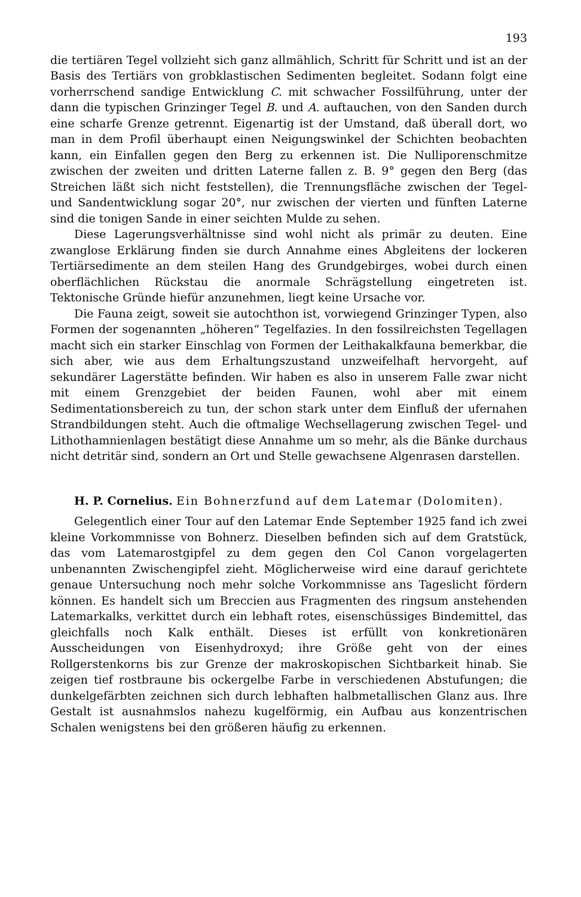193
die tertiären Tegel vollzieht sich ganz allmählich, Schritt für Schritt und ist an der Basis des Tertiärs von grobklastischen Sedimenten begleitet. Sodann folgt eine vorherrschend sandige Entwicklung C. mit schwacher Fossilführung, unter der dann die typischen Grinzinger Tegel B. und A. auftauchen, von den Sanden durch eine scharfe Grenze getrennt. Eigenartig ist der Umstand, daß überall dort, wo man in dem Profil überhaupt einen Neigungswinkel der Schichten beobachten kann, ein Einfallen gegen den Berg zu erkennen ist. Die Nulliporenschmitze zwischen der zweiten und dritten Laterne fallen z. B. 9° gegen den Berg (das Streichen läßt sich nicht feststellen), die Trennungsfläche zwischen der Tegel- und Sandentwicklung sogar 20°, nur zwischen der vierten und fünften Laterne sind die tonigen Sande in einer seichten Mulde zu sehen.
Diese Lagerungsverhältnisse sind wohl nicht als primär zu deuten. Eine zwanglose Erklärung finden sie durch Annahme eines Abgleitens der lockeren Tertiärsedimente an dem steilen Hang des Grundgebirges, wobei durch einen oberflächlichen Rückstau die anormale Schrägstellung eingetreten ist. Tektonische Gründe hiefür anzunehmen, liegt keine Ursache vor.
Die Fauna zeigt, soweit sie autochthon ist, vorwiegend Grinzinger Typen, also Formen der sogenannten „höheren“ Tegelfazies. In den fossilreichsten Tegellagen macht sich ein starker Einschlag von Formen der Leithakalkfauna bemerkbar, die sich aber, wie aus dem Erhaltungszustand unzweifelhaft hervorgeht, auf sekundärer Lagerstätte befinden. Wir haben es also in unserem Falle zwar nicht mit einem Grenzgebiet der beiden Faunen, wohl aber mit einem Sedimentationsbereich zu tun, der schon stark unter dem Einfluß der ufernahen Strandbildungen steht. Auch die oftmalige Wechsellagerung zwischen Tegel- und Lithothamnienlagen bestätigt diese Annahme um so mehr, als die Bänke durchaus nicht detritär sind, sondern an Ort und Stelle gewachsene Algenrasen darstellen.
H. P. Cornelius. Ein Bohnerzfund auf dem Latemar (Dolomiten).
Gelegentlich einer Tour auf den Latemar Ende September 1925 fand ich zwei kleine Vorkommnisse von Bohnerz. Dieselben befinden sich auf dem Gratstück, das vom Latemarostgipfel zu dem gegen den Col Canon vorgelagerten unbenannten Zwischengipfel zieht. Möglicherweise wird eine darauf gerichtete genaue Untersuchung noch mehr solche Vorkommnisse ans Tageslicht fördern können. Es handelt sich um Breccien aus Fragmenten des ringsum anstehenden Latemarkalks, verkittet durch ein lebhaft rotes, eisenschüssiges Bindemittel, das gleichfalls noch Kalk enthält. Dieses ist erfüllt von konkretionären Ausscheidungen von Eisenhydroxyd; ihre Größe geht von der eines Rollgerstenkorns bis zur Grenze der makroskopischen Sichtbarkeit hinab. Sie zeigen tief rostbraune bis ockergelbe Farbe in verschiedenen Abstufungen; die dunkelgefärbten zeichnen sich durch lebhaften halbmetallischen Glanz aus. Ihre Gestalt ist ausnahmslos nahezu kugelförmig, ein Aufbau aus konzentrischen Schalen wenigstens bei den größeren häufig zu erkennen.